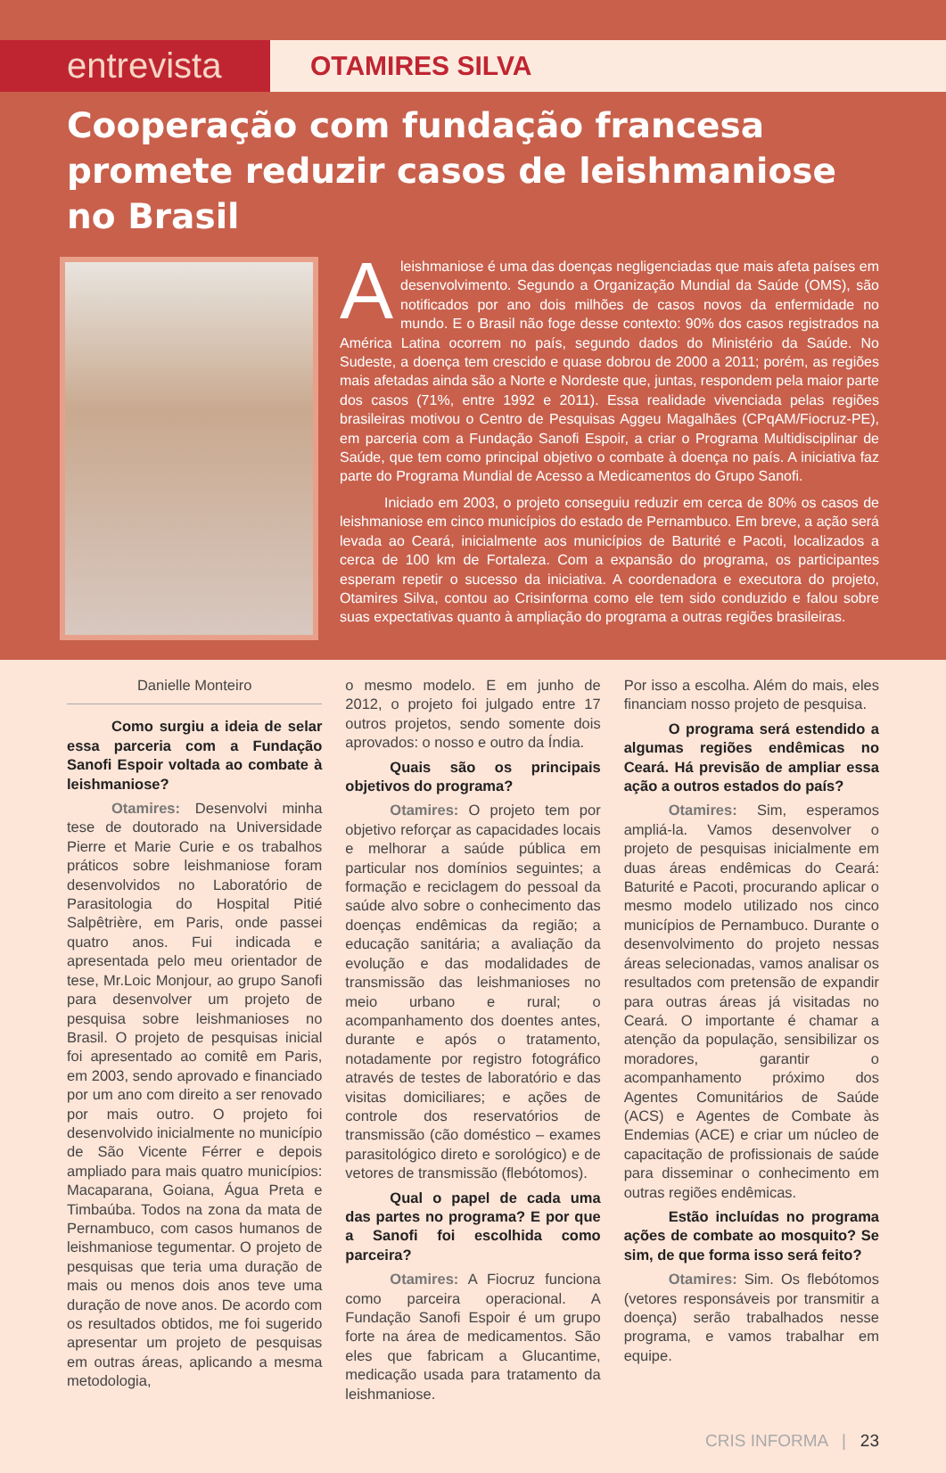entrevista
OTAMIRES SILVA
Cooperação com fundação francesa promete reduzir casos de leishmaniose no Brasil
Aleishmaniose é uma das doenças negligenciadas que mais afeta países em desenvolvimento. Segundo a Organização Mundial da Saúde (OMS), são notificados por ano dois milhões de casos novos da enfermidade no mundo. E o Brasil não foge desse contexto: 90% dos casos registrados na América Latina ocorrem no país, segundo dados do Ministério da Saúde. No Sudeste, a doença tem crescido e quase dobrou de 2000 a 2011; porém, as regiões mais afetadas ainda são a Norte e Nordeste que, juntas, respondem pela maior parte dos casos (71%, entre 1992 e 2011). Essa realidade vivenciada pelas regiões brasileiras motivou o Centro de Pesquisas Aggeu Magalhães (CPqAM/Fiocruz-PE), em parceria com a Fundação Sanofi Espoir, a criar o Programa Multidisciplinar de Saúde, que tem como principal objetivo o combate à doença no país. A iniciativa faz parte do Programa Mundial de Acesso a Medicamentos do Grupo Sanofi.
Iniciado em 2003, o projeto conseguiu reduzir em cerca de 80% os casos de leishmaniose em cinco municípios do estado de Pernambuco. Em breve, a ação será levada ao Ceará, inicialmente aos municípios de Baturité e Pacoti, localizados a cerca de 100 km de Fortaleza. Com a expansão do programa, os participantes esperam repetir o sucesso da iniciativa. A coordenadora e executora do projeto, Otamires Silva, contou ao Crisinforma como ele tem sido conduzido e falou sobre suas expectativas quanto à ampliação do programa a outras regiões brasileiras.
Danielle Monteiro
Como surgiu a ideia de selar essa parceria com a Fundação Sanofi Espoir voltada ao combate à leishmaniose?
Otamires: Desenvolvi minha tese de doutorado na Universidade Pierre et Marie Curie e os trabalhos práticos sobre leishmaniose foram desenvolvidos no Laboratório de Parasitologia do Hospital Pitié Salpêtrière, em Paris, onde passei quatro anos. Fui indicada e apresentada pelo meu orientador de tese, Mr.Loic Monjour, ao grupo Sanofi para desenvolver um projeto de pesquisa sobre leishmanioses no Brasil. O projeto de pesquisas inicial foi apresentado ao comitê em Paris, em 2003, sendo aprovado e financiado por um ano com direito a ser renovado por mais outro. O projeto foi desenvolvido inicialmente no município de São Vicente Férrer e depois ampliado para mais quatro municípios: Macaparana, Goiana, Água Preta e Timbaúba. Todos na zona da mata de Pernambuco, com casos humanos de leishmaniose tegumentar. O projeto de pesquisas que teria uma duração de mais ou menos dois anos teve uma duração de nove anos. De acordo com os resultados obtidos, me foi sugerido apresentar um projeto de pesquisas em outras áreas, aplicando a mesma metodologia,
o mesmo modelo. E em junho de 2012, o projeto foi julgado entre 17 outros projetos, sendo somente dois aprovados: o nosso e outro da Índia.
Quais são os principais objetivos do programa?
Otamires: O projeto tem por objetivo reforçar as capacidades locais e melhorar a saúde pública em particular nos domínios seguintes; a formação e reciclagem do pessoal da saúde alvo sobre o conhecimento das doenças endêmicas da região; a educação sanitária; a avaliação da evolução e das modalidades de transmissão das leishmanioses no meio urbano e rural; o acompanhamento dos doentes antes, durante e após o tratamento, notadamente por registro fotográfico através de testes de laboratório e das visitas domiciliares; e ações de controle dos reservatórios de transmissão (cão doméstico – exames parasitológico direto e sorológico) e de vetores de transmissão (flebótomos).
Qual o papel de cada uma das partes no programa? E por que a Sanofi foi escolhida como parceira?
Otamires: A Fiocruz funciona como parceira operacional. A Fundação Sanofi Espoir é um grupo forte na área de medicamentos. São eles que fabricam a Glucantime, medicação usada para tratamento da leishmaniose.
Por isso a escolha. Além do mais, eles financiam nosso projeto de pesquisa.
O programa será estendido a algumas regiões endêmicas no Ceará. Há previsão de ampliar essa ação a outros estados do país?
Otamires: Sim, esperamos ampliá-la. Vamos desenvolver o projeto de pesquisas inicialmente em duas áreas endêmicas do Ceará: Baturité e Pacoti, procurando aplicar o mesmo modelo utilizado nos cinco municípios de Pernambuco. Durante o desenvolvimento do projeto nessas áreas selecionadas, vamos analisar os resultados com pretensão de expandir para outras áreas já visitadas no Ceará. O importante é chamar a atenção da população, sensibilizar os moradores, garantir o acompanhamento próximo dos Agentes Comunitários de Saúde (ACS) e Agentes de Combate às Endemias (ACE) e criar um núcleo de capacitação de profissionais de saúde para disseminar o conhecimento em outras regiões endêmicas.
Estão incluídas no programa ações de combate ao mosquito? Se sim, de que forma isso será feito?
Otamires: Sim. Os flebótomos (vetores responsáveis por transmitir a doença) serão trabalhados nesse programa, e vamos trabalhar em equipe.
CRIS INFORMA | 23